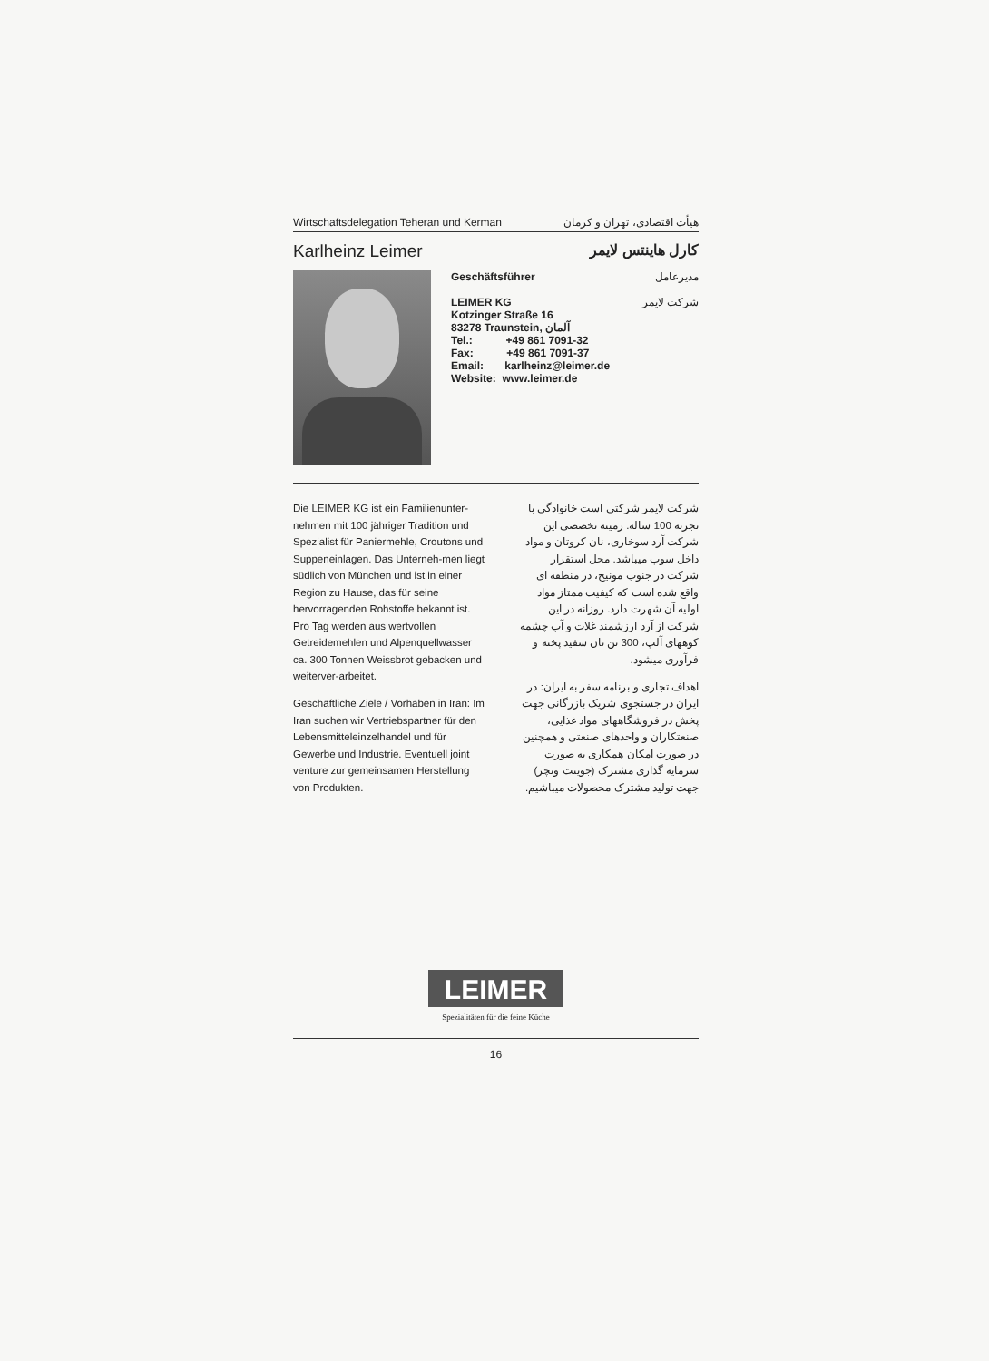Wirtschaftsdelegation Teheran und Kerman هیأت اقتصادی، تهران و کرمان
Karlheinz Leimer کارل هاینتس لایمر
Geschäftsführer مدیرعامل
LEIMER KG شرکت لایمر
Kotzinger Straße 16
83278 Traunstein, آلمان
Tel.: +49 861 7091-32
Fax: +49 861 7091-37
Email: karlheinz@leimer.de
Website: www.leimer.de
Die LEIMER KG ist ein Familienunter-nehmen mit 100 jähriger Tradition und Spezialist für Paniermehle, Croutons und Suppeneinlagen. Das Unterneh-men liegt südlich von München und ist in einer Region zu Hause, das für seine hervorragenden Rohstoffe bekannt ist. Pro Tag werden aus wertvollen Getreidemehlen und Alpenquellwasser ca. 300 Tonnen Weissbrot gebacken und weiterver-arbeitet.
Geschäftliche Ziele / Vorhaben in Iran: Im Iran suchen wir Vertriebspartner für den Lebensmitteleinzelhandel und für Gewerbe und Industrie. Eventuell joint venture zur gemeinsamen Herstellung von Produkten.
شرکت لایمر شرکتی است خانوادگی با تجربه 100 ساله. زمینه تخصصی این شرکت آرد سوخاری، نان کروتان و مواد داخل سوپ میباشد. محل استقرار شرکت در جنوب مونیخ، در منطقه ای واقع شده است که کیفیت ممتاز مواد اولیه آن شهرت دارد. روزانه در این شرکت از آرد ارزشمند غلات و آب چشمه کوههای آلپ، 300 تن نان سفید پخته و فرآوری میشود.
اهداف تجاری و برنامه سفر به ایران: در ایران در جستجوی شریک بازرگانی جهت پخش در فروشگاههای مواد غذایی، صنعتکاران و واحدهای صنعتی و همچنین در صورت امکان همکاری به صورت سرمایه گذاری مشترک (جوینت ونچر) جهت تولید مشترک محصولات میباشیم.
LEIMER
Spezialitäten für die feine Küche
16